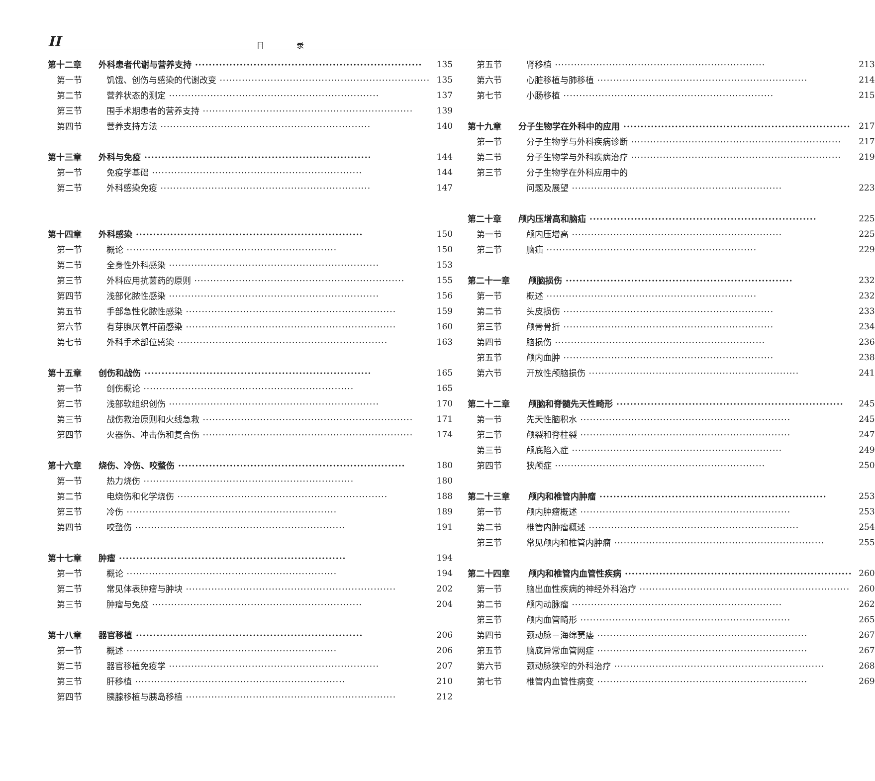II 目 录
第十二章 外科患者代谢与营养支持 135
第一节 饥饿、创伤与感染的代谢改变 135
第二节 营养状态的测定 137
第三节 围手术期患者的营养支持 139
第四节 营养支持方法 140
第十三章 外科与免疫 144
第一节 免疫学基础 144
第二节 外科感染免疫 147
第十四章 外科感染 150
第一节 概论 150
第二节 全身性外科感染 153
第三节 外科应用抗菌药的原则 155
第四节 浅部化脓性感染 156
第五节 手部急性化脓性感染 159
第六节 有芽胞厌氧杆菌感染 160
第七节 外科手术部位感染 163
第十五章 创伤和战伤 165
第一节 创伤概论 165
第二节 浅部软组织创伤 170
第三节 战伤救治原则和火线急救 171
第四节 火器伤、冲击伤和复合伤 174
第十六章 烧伤、冷伤、咬螫伤 180
第一节 热力烧伤 180
第二节 电烧伤和化学烧伤 188
第三节 冷伤 189
第四节 咬螫伤 191
第十七章 肿瘤 194
第一节 概论 194
第二节 常见体表肿瘤与肿块 202
第三节 肿瘤与免疫 204
第十八章 器官移植 206
第一节 概述 206
第二节 器官移植免疫学 207
第三节 肝移植 210
第四节 胰腺移植与胰岛移植 212
第五节 肾移植 213
第六节 心脏移植与肺移植 214
第七节 小肠移植 215
第十九章 分子生物学在外科中的应用 217
第一节 分子生物学与外科疾病诊断 217
第二节 分子生物学与外科疾病治疗 219
第三节 分子生物学在外科应用中的
问题及展望 223
第二十章 颅内压增高和脑疝 225
第一节 颅内压增高 225
第二节 脑疝 229
第二十一章 颅脑损伤 232
第一节 概述 232
第二节 头皮损伤 233
第三节 颅骨骨折 234
第四节 脑损伤 236
第五节 颅内血肿 238
第六节 开放性颅脑损伤 241
第二十二章 颅脑和脊髓先天性畸形 245
第一节 先天性脑积水 245
第二节 颅裂和脊柱裂 247
第三节 颅底陷入症 249
第四节 狭颅症 250
第二十三章 颅内和椎管内肿瘤 253
第一节 颅内肿瘤概述 253
第二节 椎管内肿瘤概述 254
第三节 常见颅内和椎管内肿瘤 255
第二十四章 颅内和椎管内血管性疾病 260
第一节 脑出血性疾病的神经外科治疗 260
第二节 颅内动脉瘤 262
第三节 颅内血管畸形 265
第四节 颈动脉－海绵窦瘘 267
第五节 脑底异常血管网症 267
第六节 颈动脉狭窄的外科治疗 268
第七节 椎管内血管性病变 269